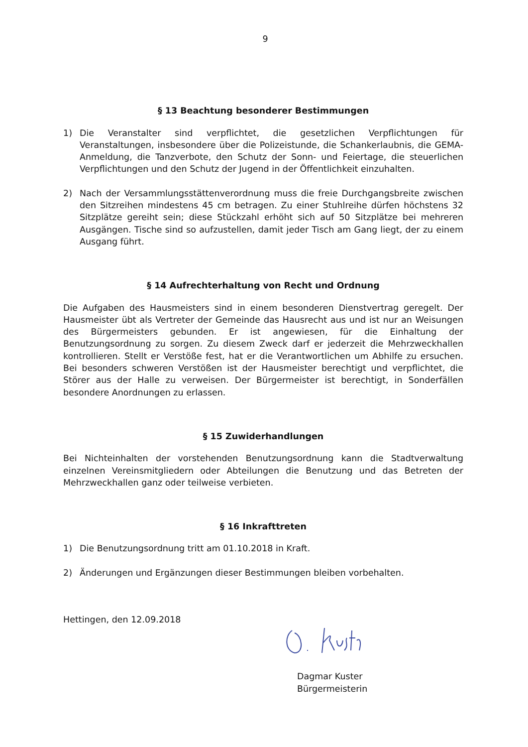9
§ 13 Beachtung besonderer Bestimmungen
1) Die Veranstalter sind verpflichtet, die gesetzlichen Verpflichtungen für Veranstaltungen, insbesondere über die Polizeistunde, die Schankerlaubnis, die GEMA-Anmeldung, die Tanzverbote, den Schutz der Sonn- und Feiertage, die steuerlichen Verpflichtungen und den Schutz der Jugend in der Öffentlichkeit einzuhalten.
2) Nach der Versammlungsstättenverordnung muss die freie Durchgangsbreite zwischen den Sitzreihen mindestens 45 cm betragen. Zu einer Stuhlreihe dürfen höchstens 32 Sitzplätze gereiht sein; diese Stückzahl erhöht sich auf 50 Sitzplätze bei mehreren Ausgängen. Tische sind so aufzustellen, damit jeder Tisch am Gang liegt, der zu einem Ausgang führt.
§ 14 Aufrechterhaltung von Recht und Ordnung
Die Aufgaben des Hausmeisters sind in einem besonderen Dienstvertrag geregelt. Der Hausmeister übt als Vertreter der Gemeinde das Hausrecht aus und ist nur an Weisungen des Bürgermeisters gebunden. Er ist angewiesen, für die Einhaltung der Benutzungsordnung zu sorgen. Zu diesem Zweck darf er jederzeit die Mehrzweckhallen kontrollieren. Stellt er Verstöße fest, hat er die Verantwortlichen um Abhilfe zu ersuchen. Bei besonders schweren Verstößen ist der Hausmeister berechtigt und verpflichtet, die Störer aus der Halle zu verweisen. Der Bürgermeister ist berechtigt, in Sonderfällen besondere Anordnungen zu erlassen.
§ 15 Zuwiderhandlungen
Bei Nichteinhalten der vorstehenden Benutzungsordnung kann die Stadtverwaltung einzelnen Vereinsmitgliedern oder Abteilungen die Benutzung und das Betreten der Mehrzweckhallen ganz oder teilweise verbieten.
§ 16 Inkrafttreten
1) Die Benutzungsordnung tritt am 01.10.2018 in Kraft.
2) Änderungen und Ergänzungen dieser Bestimmungen bleiben vorbehalten.
Hettingen, den 12.09.2018
Dagmar Kuster
Bürgermeisterin